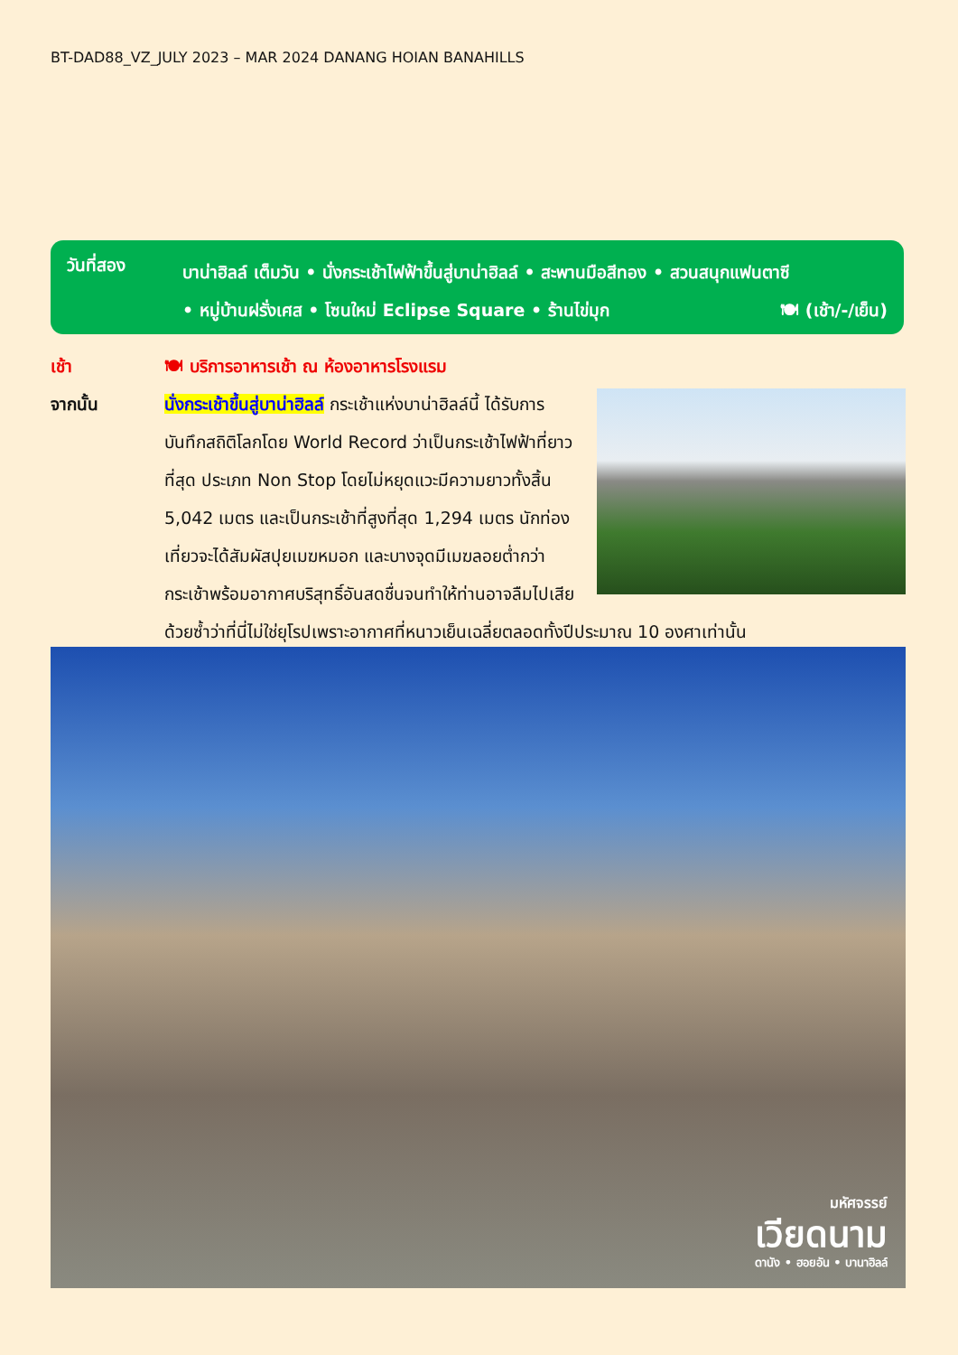BT-DAD88_VZ_JULY 2023 – MAR 2024 DANANG HOIAN BANAHILLS
วันที่สอง
บาน่าฮิลล์ เต็มวัน • นั่งกระเช้าไฟฟ้าขึ้นสู่บาน่าฮิลล์ • สะพานมือสีทอง • สวนสนุกแฟนตาซี
• หมู่บ้านฝรั่งเศส • โซนใหม่ Eclipse Square • ร้านไข่มุก 🍽 (เช้า/-/เย็น)
เช้า 🍽 บริการอาหารเช้า ณ ห้องอาหารโรงแรม
จากนั้น นั่งกระเช้าขึ้นสู่บาน่าฮิลล์ กระเช้าแห่งบาน่าฮิลล์นี้ ได้รับการบันทึกสถิติโลกโดย World Record ว่าเป็นกระเช้าไฟฟ้าที่ยาวที่สุด ประเภท Non Stop โดยไม่หยุดแวะมีความยาวทั้งสิ้น 5,042 เมตร และเป็นกระเช้าที่สูงที่สุด 1,294 เมตร นักท่องเที่ยวจะได้สัมผัสปุยเมฆหมอก และบางจุดมีเมฆลอยต่ำกว่ากระเช้าพร้อมอากาศบริสุทธิ์อันสดชื่นจนทำให้ท่านอาจลืมไปเสียด้วยซ้ำว่าที่นี่ไม่ใช่ยุโรปเพราะอากาศที่หนาวเย็นเฉลี่ยตลอดทั้งปีประมาณ 10 องศาเท่านั้น
มหัศจรรย์
เวียดนาม
ดานัง • ฮอยอัน • บานาฮิลล์